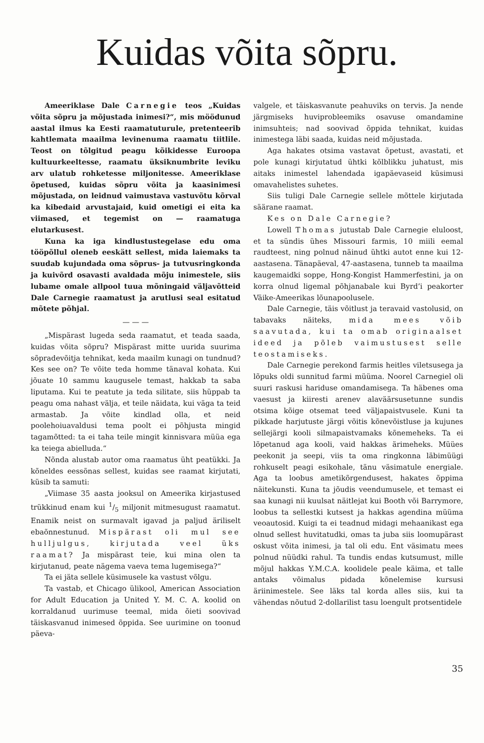Kuidas võita sõpru.
Ameeriklase Dale Carnegie teos „Kuidas võita sõpru ja mõjustada inimesi?“, mis möödunud aastal ilmus ka Eesti raamatuturule, pretenteerib kahtlemata maailma levinenuma raamatu tiitlile. Teost on tõlgitud peagu kõikidesse Euroopa kultuurkeeltesse, raamatu üksiknumbrite leviku arv ulatub rohketesse miljonitesse. Ameeriklase õpetused, kuidas sõpru võita ja kaasinimesi mõjustada, on leidnud vaimustava vastuvõtu kõrval ka kibedaid arvustajaid, kuid ometigi ei eita ka viimased, et tegemist on — raamatuga elutarkusest.
Kuna ka iga kindlustustegelase edu oma tööpõllul oleneb eeskätt sellest, mida laiemaks ta suudab kujundada oma sõprus- ja tutvusringkonda ja kuivõrd osavasti avaldada mõju inimestele, siis lubame omale allpool tuua mõningaid väljavõtteid Dale Carnegie raamatust ja arutlusi seal esitatud mõtete põhjal.
— — —
„Mispärast lugeda seda raamatut, et teada saada, kuidas võita sõpru? Mispärast mitte uurida suurima sõpradevõitja tehnikat, keda maailm kunagi on tundnud? Kes see on? Te võite teda homme tänaval kohata. Kui jõuate 10 sammu kaugusele temast, hakkab ta saba liputama. Kui te peatute ja teda silitate, siis hüppab ta peagu oma nahast välja, et teile näidata, kui väga ta teid armastab. Ja võite kindlad olla, et neid poolehoiuavaldusi tema poolt ei põhjusta mingid tagamõtted: ta ei taha teile mingit kinnisvara müüa ega ka teiega abielluda.“
Nõnda alustab autor oma raamatus üht peatükki. Ja kõneldes eessõnas sellest, kuidas see raamat kirjutati, küsib ta samuti:
„Viimase 35 aasta jooksul on Ameerika kirjastused trükkinud enam kui 1/5 miljonit mitmesugust raamatut. Enamik neist on surmavalt igavad ja paljud äriliselt ebaõnnestunud. Mispärast oli mul see hulljulgus, kirjutada veel üks raamat? Ja mispärast teie, kui mina olen ta kirjutanud, peate nägema vaeva tema lugemisega?“
Ta ei jäta sellele küsimusele ka vastust võlgu.
Ta vastab, et Chicago ülikool, American Association for Adult Education ja United Y. M. C. A. koolid on korraldanud uurimuse teemal, mida õieti soovivad täiskasvanud inimesed õppida. See uurimine on toonud päeva-
valgele, et täiskasvanute peahuviks on tervis. Ja nende järgmiseks huviprobleemiks osavuse omandamine inimsuhteis; nad soovivad õppida tehnikat, kuidas inimestega läbi saada, kuidas neid mõjustada.
Aga hakates otsima vastavat õpetust, avastati, et pole kunagi kirjutatud ühtki kõlblikku juhatust, mis aitaks inimestel lahendada igapäevaseid küsimusi omavahelistes suhetes.
Siis tuligi Dale Carnegie sellele mõttele kirjutada säärane raamat.
Kes on Dale Carnegie?
Lowell Thomas jutustab Dale Carnegie eluloost, et ta sündis ühes Missouri farmis, 10 miili eemal raudteest, ning polnud näinud ühtki autot enne kui 12-aastasena. Tänapäeval, 47-aastasena, tunneb ta maailma kaugemaidki soppe, Hong-Kongist Hammerfestini, ja on korra olnud ligemal põhjanabale kui Byrd’i peakorter Väike-Ameerikas lõunapoolusele.
Dale Carnegie, täis võitlust ja teravaid vastolusid, on tabavaks näiteks, mida mees võib saavutada, kui ta omab originaalset ideed ja põleb vaimustusest selle teostamiseks.
Dale Carnegie perekond farmis heitles viletsusega ja lõpuks oldi sunnitud farmi müüma. Noorel Carnegiel oli suuri raskusi hariduse omandamisega. Ta häbenes oma vaesust ja kiiresti arenev alaväärsusetunne sundis otsima kõige otsemat teed väljapaistvusele. Kuni ta pikkade harjutuste järgi võitis kõnevõistluse ja kujunes sellejärgi kooli silmapaistvamaks kõnemeheks. Ta ei lõpetanud aga kooli, vaid hakkas ärimeheks. Müües peekonit ja seepi, viis ta oma ringkonna läbimüügi rohkuselt peagi esikohale, tänu väsimatule energiale. Aga ta loobus ametikõrgendusest, hakates õppima näitekunsti. Kuna ta jõudis veendumusele, et temast ei saa kunagi nii kuulsat näitlejat kui Booth või Barrymore, loobus ta sellestki kutsest ja hakkas agendina müüma veoautosid. Kuigi ta ei teadnud midagi mehaanikast ega olnud sellest huvitatudki, omas ta juba siis loomupärast oskust võita inimesi, ja tal oli edu. Ent väsimatu mees polnud nüüdki rahul. Ta tundis endas kutsumust, mille mõjul hakkas Y.M.C.A. koolidele peale käima, et talle antaks võimalus pidada kõnelemise kursusi äriinimestele. See läks tal korda alles siis, kui ta vähendas nõutud 2-dollarilist tasu loengult protsentidele
35